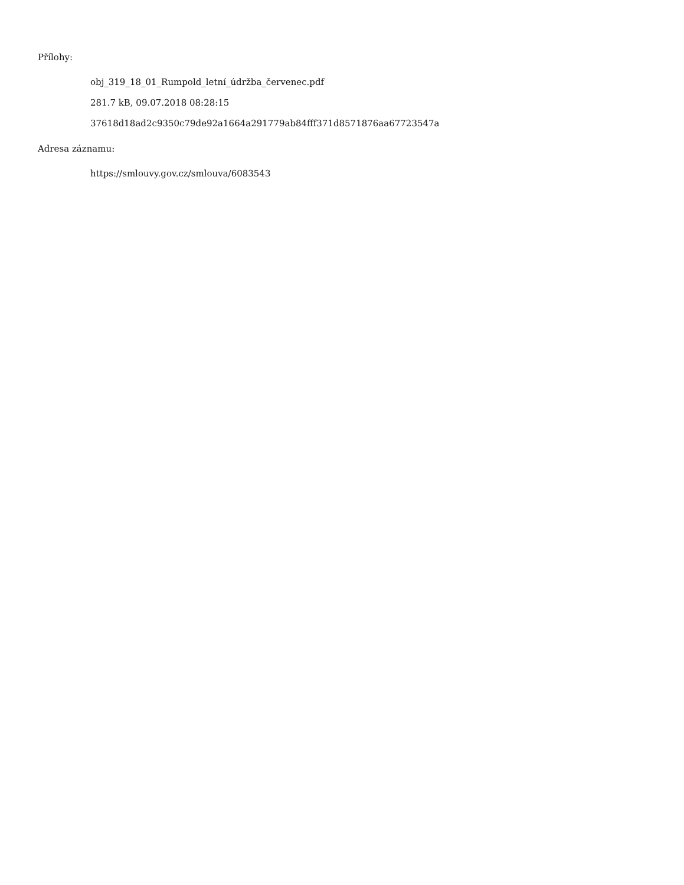Přílohy:
obj_319_18_01_Rumpold_letní_údržba_červenec.pdf
281.7 kB, 09.07.2018 08:28:15
37618d18ad2c9350c79de92a1664a291779ab84fff371d8571876aa67723547a
Adresa záznamu:
https://smlouvy.gov.cz/smlouva/6083543